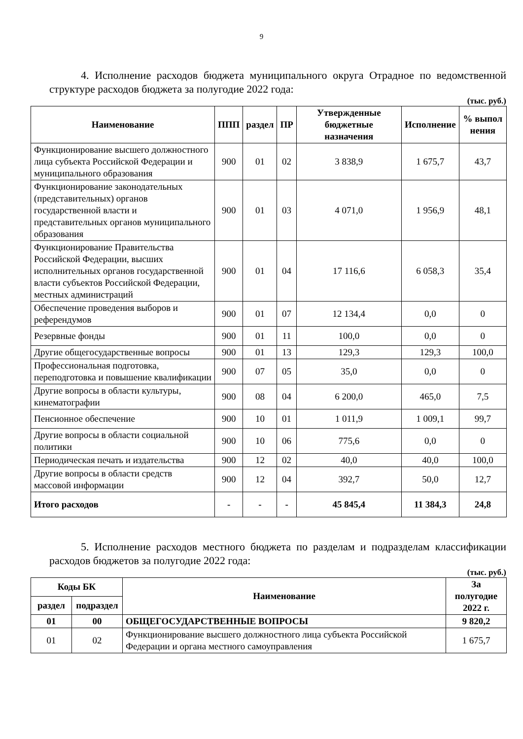9
4. Исполнение расходов бюджета муниципального округа Отрадное по ведомственной структуре расходов бюджета за полугодие 2022 года:
(тыс. руб.)
| Наименование | ППП | раздел | ПР | Утвержденные бюджетные назначения | Исполнение | % выпол нения |
| --- | --- | --- | --- | --- | --- | --- |
| Функционирование высшего должностного лица субъекта Российской Федерации и муниципального образования | 900 | 01 | 02 | 3 838,9 | 1 675,7 | 43,7 |
| Функционирование законодательных (представительных) органов государственной власти и представительных органов муниципального образования | 900 | 01 | 03 | 4 071,0 | 1 956,9 | 48,1 |
| Функционирование Правительства Российской Федерации, высших исполнительных органов государственной власти субъектов Российской Федерации, местных администраций | 900 | 01 | 04 | 17 116,6 | 6 058,3 | 35,4 |
| Обеспечение проведения выборов и референдумов | 900 | 01 | 07 | 12 134,4 | 0,0 | 0 |
| Резервные фонды | 900 | 01 | 11 | 100,0 | 0,0 | 0 |
| Другие общегосударственные вопросы | 900 | 01 | 13 | 129,3 | 129,3 | 100,0 |
| Профессиональная подготовка, переподготовка и повышение квалификации | 900 | 07 | 05 | 35,0 | 0,0 | 0 |
| Другие вопросы в области культуры, кинематографии | 900 | 08 | 04 | 6 200,0 | 465,0 | 7,5 |
| Пенсионное обеспечение | 900 | 10 | 01 | 1 011,9 | 1 009,1 | 99,7 |
| Другие вопросы в области социальной политики | 900 | 10 | 06 | 775,6 | 0,0 | 0 |
| Периодическая печать и издательства | 900 | 12 | 02 | 40,0 | 40,0 | 100,0 |
| Другие вопросы в области средств массовой информации | 900 | 12 | 04 | 392,7 | 50,0 | 12,7 |
| Итого расходов | - | - | - | 45 845,4 | 11 384,3 | 24,8 |
5. Исполнение расходов местного бюджета по разделам и подразделам классификации расходов бюджетов за полугодие 2022 года:
(тыс. руб.)
| Коды БК | | Наименование | За полугодие 2022 г. |
| --- | --- | --- | --- |
| раздел | подраздел | | |
| 01 | 00 | ОБЩЕГОСУДАРСТВЕННЫЕ ВОПРОСЫ | 9 820,2 |
| 01 | 02 | Функционирование высшего должностного лица субъекта Российской Федерации и органа местного самоуправления | 1 675,7 |